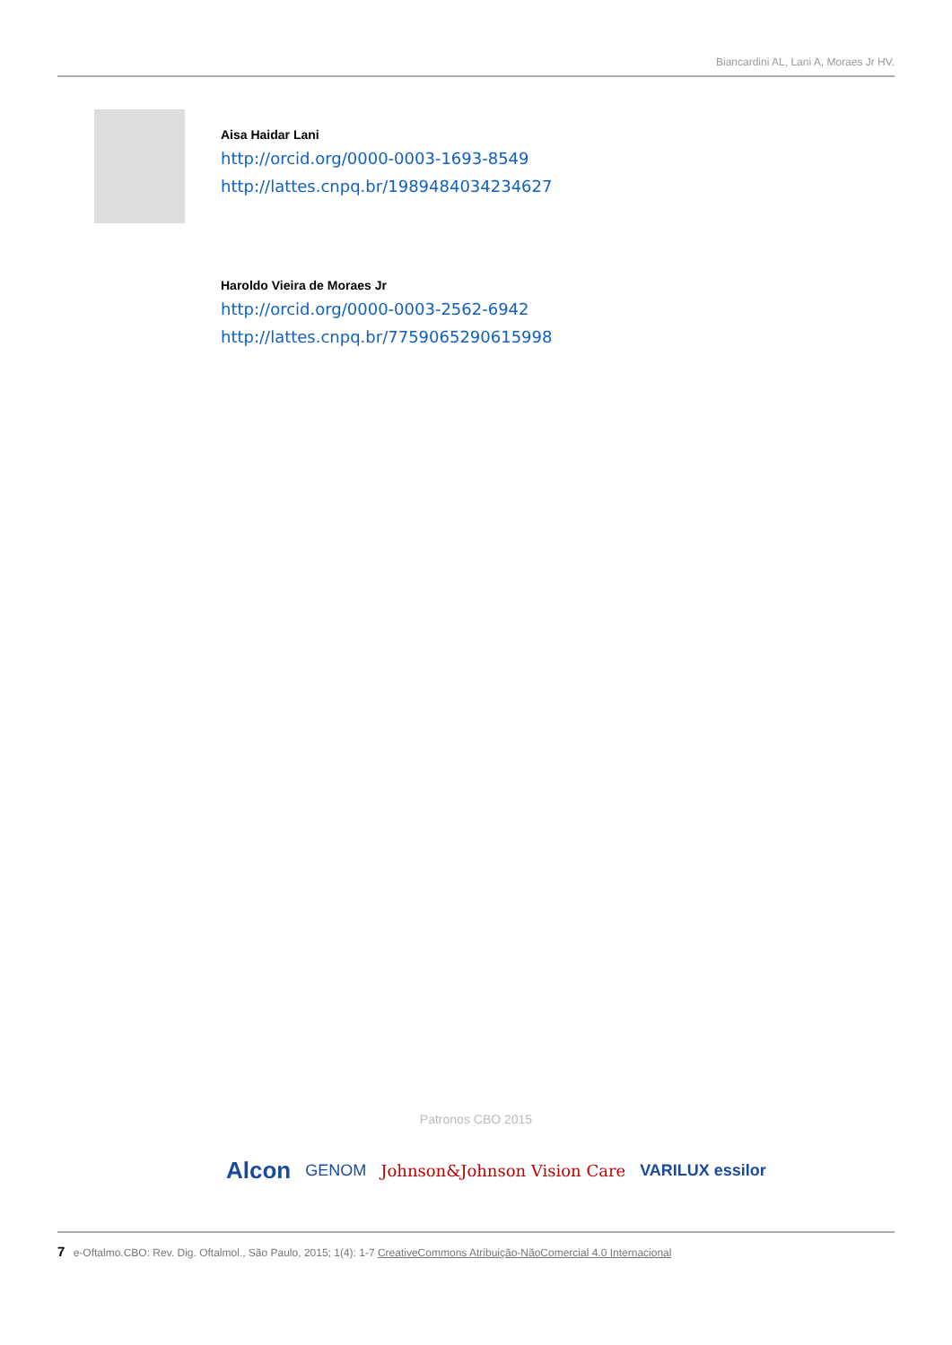Biancardini AL, Lani A, Moraes Jr HV.
Aisa Haidar Lani
http://orcid.org/0000-0003-1693-8549
http://lattes.cnpq.br/1989484034234627
Haroldo Vieira de Moraes Jr
http://orcid.org/0000-0003-2562-6942
http://lattes.cnpq.br/7759065290615998
Patronos CBO 2015
Alcon GENOM Johnson&Johnson Vision Care VARILUX essilor
7 e-Oftalmo.CBO: Rev. Dig. Oftalmol., São Paulo, 2015; 1(4): 1-7 CreativeCommons Atribuição-NãoComercial 4.0 Internacional